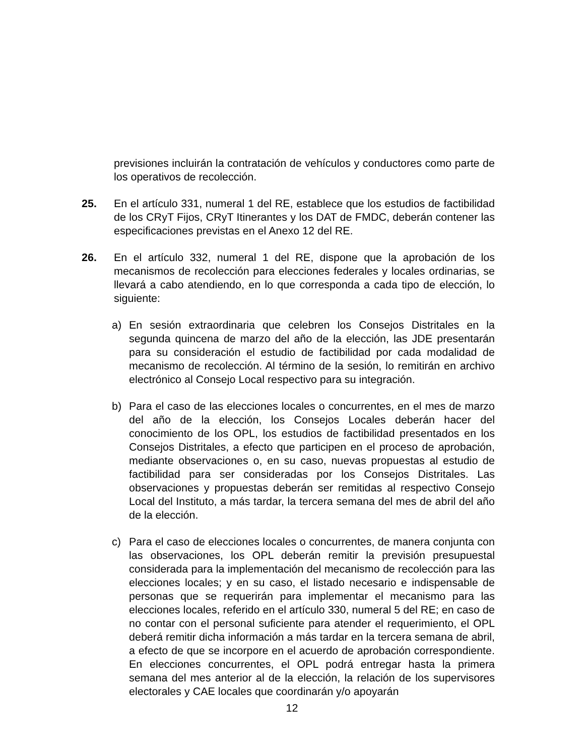previsiones incluirán la contratación de vehículos y conductores como parte de los operativos de recolección.
25. En el artículo 331, numeral 1 del RE, establece que los estudios de factibilidad de los CRyT Fijos, CRyT Itinerantes y los DAT de FMDC, deberán contener las especificaciones previstas en el Anexo 12 del RE.
26. En el artículo 332, numeral 1 del RE, dispone que la aprobación de los mecanismos de recolección para elecciones federales y locales ordinarias, se llevará a cabo atendiendo, en lo que corresponda a cada tipo de elección, lo siguiente:
a) En sesión extraordinaria que celebren los Consejos Distritales en la segunda quincena de marzo del año de la elección, las JDE presentarán para su consideración el estudio de factibilidad por cada modalidad de mecanismo de recolección. Al término de la sesión, lo remitirán en archivo electrónico al Consejo Local respectivo para su integración.
b) Para el caso de las elecciones locales o concurrentes, en el mes de marzo del año de la elección, los Consejos Locales deberán hacer del conocimiento de los OPL, los estudios de factibilidad presentados en los Consejos Distritales, a efecto que participen en el proceso de aprobación, mediante observaciones o, en su caso, nuevas propuestas al estudio de factibilidad para ser consideradas por los Consejos Distritales. Las observaciones y propuestas deberán ser remitidas al respectivo Consejo Local del Instituto, a más tardar, la tercera semana del mes de abril del año de la elección.
c) Para el caso de elecciones locales o concurrentes, de manera conjunta con las observaciones, los OPL deberán remitir la previsión presupuestal considerada para la implementación del mecanismo de recolección para las elecciones locales; y en su caso, el listado necesario e indispensable de personas que se requerirán para implementar el mecanismo para las elecciones locales, referido en el artículo 330, numeral 5 del RE; en caso de no contar con el personal suficiente para atender el requerimiento, el OPL deberá remitir dicha información a más tardar en la tercera semana de abril, a efecto de que se incorpore en el acuerdo de aprobación correspondiente. En elecciones concurrentes, el OPL podrá entregar hasta la primera semana del mes anterior al de la elección, la relación de los supervisores electorales y CAE locales que coordinarán y/o apoyarán
12